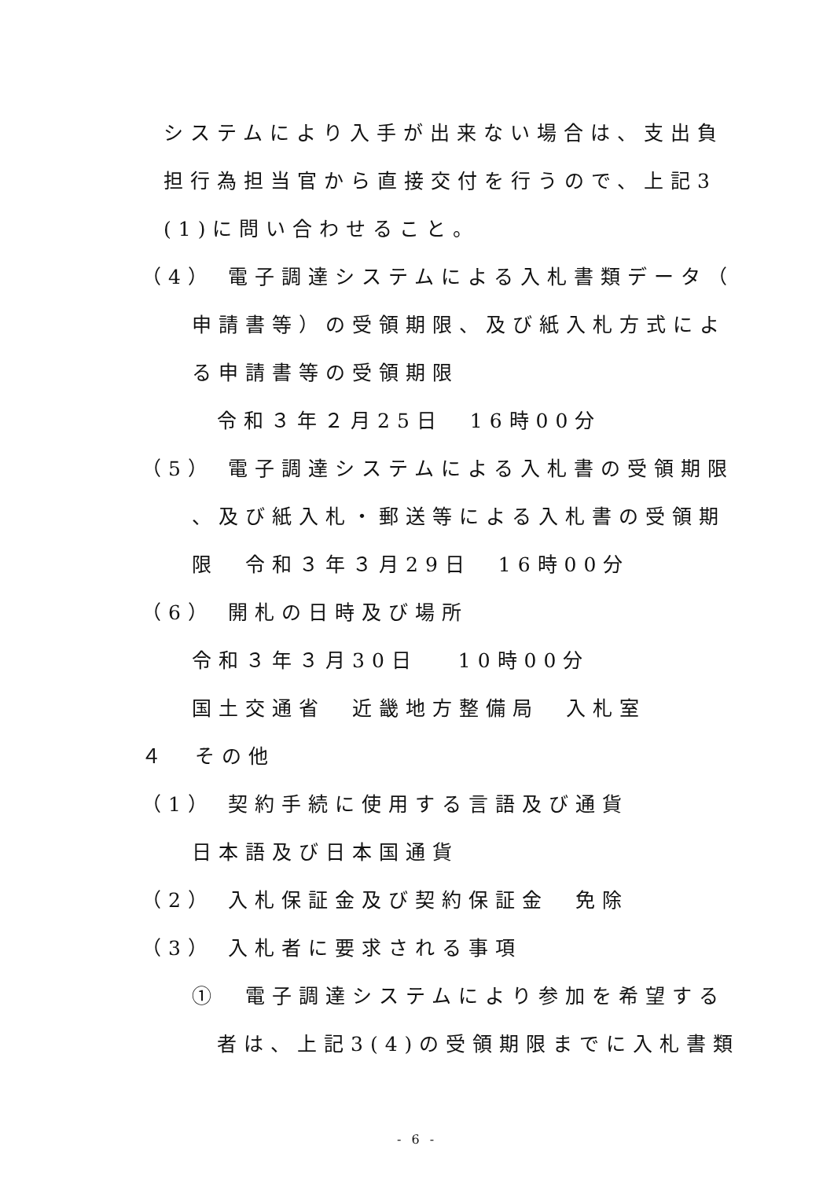システムにより入手が出来ない場合は、支出負
担行為担当官から直接交付を行うので、上記3
(1)に問い合わせること。
（4） 電子調達システムによる入札書類データ（
申請書等）の受領期限、及び紙入札方式によ
る申請書等の受領期限
令和３年２月25日　16時00分
（5） 電子調達システムによる入札書の受領期限
、及び紙入札・郵送等による入札書の受領期
限　令和３年３月29日　16時00分
（6） 開札の日時及び場所
令和３年３月30日　 10時00分
国土交通省　近畿地方整備局　入札室
４　その他
（1） 契約手続に使用する言語及び通貨
日本語及び日本国通貨
（2） 入札保証金及び契約保証金　免除
（3） 入札者に要求される事項
①　電子調達システムにより参加を希望する
者は、上記3(4)の受領期限までに入札書類
- 6 -